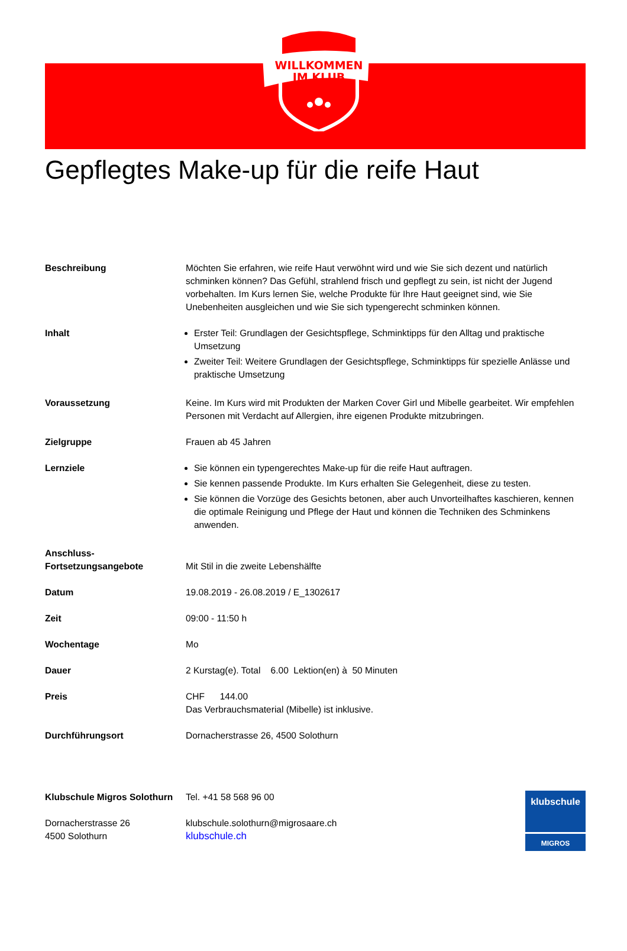WILLKOMMEN
IM KLUB
Gepflegtes Make-up für die reife Haut
| Beschreibung | Möchten Sie erfahren, wie reife Haut verwöhnt wird und wie Sie sich dezent und natürlich schminken können? Das Gefühl, strahlend frisch und gepflegt zu sein, ist nicht der Jugend vorbehalten. Im Kurs lernen Sie, welche Produkte für Ihre Haut geeignet sind, wie Sie Unebenheiten ausgleichen und wie Sie sich typengerecht schminken können. |
| Inhalt | Erster Teil: Grundlagen der Gesichtspflege, Schminktipps für den Alltag und praktische Umsetzung Zweiter Teil: Weitere Grundlagen der Gesichtspflege, Schminktipps für spezielle Anlässe und praktische Umsetzung |
| Voraussetzung | Keine. Im Kurs wird mit Produkten der Marken Cover Girl und Mibelle gearbeitet. Wir empfehlen Personen mit Verdacht auf Allergien, ihre eigenen Produkte mitzubringen. |
| Zielgruppe | Frauen ab 45 Jahren |
| Lernziele | Sie können ein typengerechtes Make-up für die reife Haut auftragen. Sie kennen passende Produkte. Im Kurs erhalten Sie Gelegenheit, diese zu testen. Sie können die Vorzüge des Gesichts betonen, aber auch Unvorteilhaftes kaschieren, kennen die optimale Reinigung und Pflege der Haut und können die Techniken des Schminkens anwenden. |
| Anschluss- Fortsetzungsangebote | Mit Stil in die zweite Lebenshälfte |
| Datum | 19.08.2019 - 26.08.2019 / E_1302617 |
| Zeit | 09:00 - 11:50 h |
| Wochentage | Mo |
| Dauer | 2 Kurstag(e). Total 6.00 Lektion(en) à 50 Minuten |
| Preis | CHF 144.00 Das Verbrauchsmaterial (Mibelle) ist inklusive. |
| Durchführungsort | Dornacherstrasse 26, 4500 Solothurn |
Klubschule Migros Solothurn
Dornacherstrasse 26
4500 Solothurn
Tel. +41 58 568 96 00
klubschule.solothurn@migrosaare.ch
klubschule.ch
klubschule
MIGROS